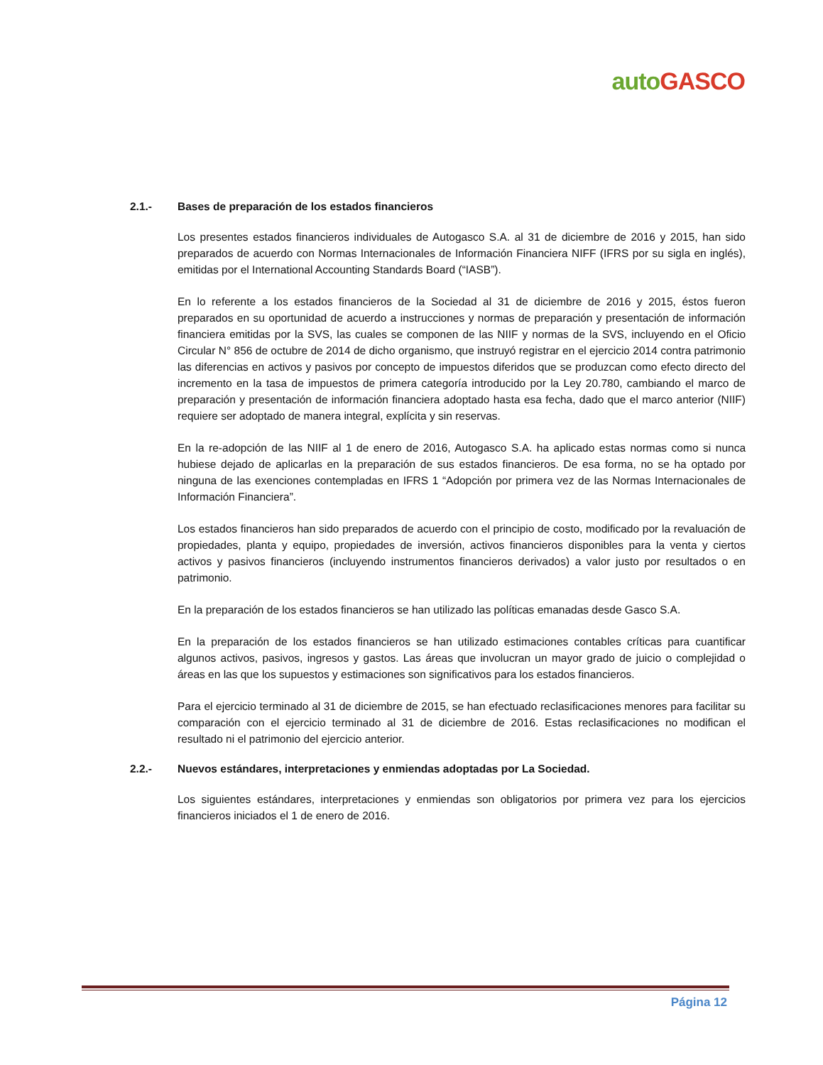auto GASCO
2.1.- Bases de preparación de los estados financieros
Los presentes estados financieros individuales de Autogasco S.A. al 31 de diciembre de 2016 y 2015, han sido preparados de acuerdo con Normas Internacionales de Información Financiera NIFF (IFRS por su sigla en inglés), emitidas por el International Accounting Standards Board (“IASB”).
En lo referente a los estados financieros de la Sociedad al 31 de diciembre de 2016 y 2015, éstos fueron preparados en su oportunidad de acuerdo a instrucciones y normas de preparación y presentación de información financiera emitidas por la SVS, las cuales se componen de las NIIF y normas de la SVS, incluyendo en el Oficio Circular N° 856 de octubre de 2014 de dicho organismo, que instruyó registrar en el ejercicio 2014 contra patrimonio las diferencias en activos y pasivos por concepto de impuestos diferidos que se produzcan como efecto directo del incremento en la tasa de impuestos de primera categoría introducido por la Ley 20.780, cambiando el marco de preparación y presentación de información financiera adoptado hasta esa fecha, dado que el marco anterior (NIIF) requiere ser adoptado de manera integral, explícita y sin reservas.
En la re-adopción de las NIIF al 1 de enero de 2016, Autogasco S.A. ha aplicado estas normas como si nunca hubiese dejado de aplicarlas en la preparación de sus estados financieros. De esa forma, no se ha optado por ninguna de las exenciones contempladas en IFRS 1 “Adopción por primera vez de las Normas Internacionales de Información Financiera”.
Los estados financieros han sido preparados de acuerdo con el principio de costo, modificado por la revaluación de propiedades, planta y equipo, propiedades de inversión, activos financieros disponibles para la venta y ciertos activos y pasivos financieros (incluyendo instrumentos financieros derivados) a valor justo por resultados o en patrimonio.
En la preparación de los estados financieros se han utilizado las políticas emanadas desde Gasco S.A.
En la preparación de los estados financieros se han utilizado estimaciones contables críticas para cuantificar algunos activos, pasivos, ingresos y gastos. Las áreas que involucran un mayor grado de juicio o complejidad o áreas en las que los supuestos y estimaciones son significativos para los estados financieros.
Para el ejercicio terminado al 31 de diciembre de 2015, se han efectuado reclasificaciones menores para facilitar su comparación con el ejercicio terminado al 31 de diciembre de 2016. Estas reclasificaciones no modifican el resultado ni el patrimonio del ejercicio anterior.
2.2.- Nuevos estándares, interpretaciones y enmiendas adoptadas por La Sociedad.
Los siguientes estándares, interpretaciones y enmiendas son obligatorios por primera vez para los ejercicios financieros iniciados el 1 de enero de 2016.
Página 12